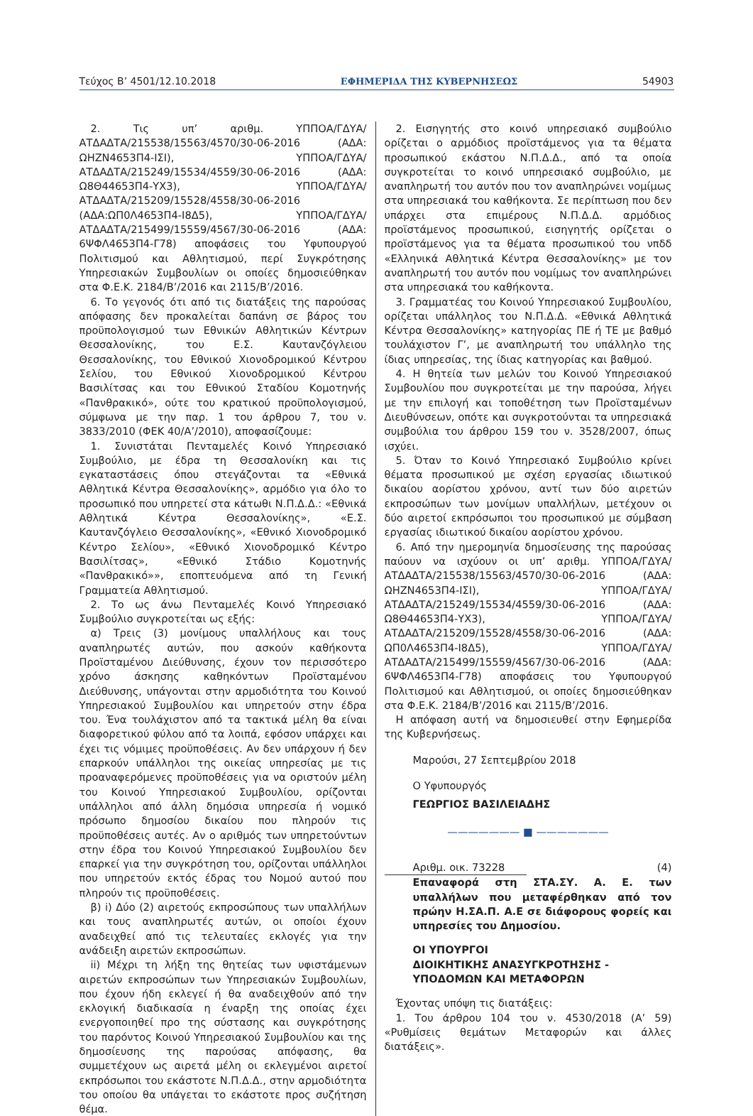Τεύχος Β’ 4501/12.10.2018 ΕΦΗΜΕΡΙΔΑ ΤΗΣ ΚΥΒΕΡΝΗΣΕΩΣ 54903
2. Τις υπ’ αριθμ. ΥΠΠΟΑ/ΓΔΥΑ/ΑΤΔΑΔΤΑ/215538/15563/4570/30-06-2016 (ΑΔΑ: ΩΗΖΝ4653Π4-ΙΣΙ), ΥΠΠΟΑ/ΓΔΥΑ/ΑΤΔΑΔΤΑ/215249/15534/4559/30-06-2016 (ΑΔΑ: Ω8Θ44653Π4-ΥΧ3), ΥΠΠΟΑ/ΓΔΥΑ/ΑΤΔΑΔΤΑ/215209/15528/4558/30-06-2016 (ΑΔΑ:ΩΠ0Λ4653Π4-Ι8Δ5), ΥΠΠΟΑ/ΓΔΥΑ/ΑΤΔΑΔΤΑ/215499/15559/4567/30-06-2016 (ΑΔΑ: 6ΨΦΛ4653Π4-Γ78) αποφάσεις του Υφυπουργού Πολιτισμού και Αθλητισμού, περί Συγκρότησης Υπηρεσιακών Συμβουλίων οι οποίες δημοσιεύθηκαν στα Φ.Ε.Κ. 2184/Β’/2016 και 2115/Β’/2016.
6. Το γεγονός ότι από τις διατάξεις της παρούσας απόφασης δεν προκαλείται δαπάνη σε βάρος του προϋπολογισμού των Εθνικών Αθλητικών Κέντρων Θεσσαλονίκης, του Ε.Σ. Καυτανζόγλειου Θεσσαλονίκης, του Εθνικού Χιονοδρομικού Κέντρου Σελίου, του Εθνικού Χιονοδρομικού Κέντρου Βασιλίτσας και του Εθνικού Σταδίου Κομοτηνής «Πανθρακικό», ούτε του κρατικού προϋπολογισμού, σύμφωνα με την παρ. 1 του άρθρου 7, του ν. 3833/2010 (ΦΕΚ 40/Α’/2010), αποφασίζουμε:
1. Συνιστάται Πενταμελές Κοινό Υπηρεσιακό Συμβούλιο, με έδρα τη Θεσσαλονίκη και τις εγκαταστάσεις όπου στεγάζονται τα «Εθνικά Αθλητικά Κέντρα Θεσσαλονίκης», αρμόδιο για όλο το προσωπικό που υπηρετεί στα κάτωθι Ν.Π.Δ.Δ.: «Εθνικά Αθλητικά Κέντρα Θεσσαλονίκης», «Ε.Σ. Καυτανζόγλειο Θεσσαλονίκης», «Εθνικό Χιονοδρομικό Κέντρο Σελίου», «Εθνικό Χιονοδρομικό Κέντρο Βασιλίτσας», «Εθνικό Στάδιο Κομοτηνής «Πανθρακικό»», εποπτευόμενα από τη Γενική Γραμματεία Αθλητισμού.
2. Το ως άνω Πενταμελές Κοινό Υπηρεσιακό Συμβούλιο συγκροτείται ως εξής:
α) Τρεις (3) μονίμους υπαλλήλους και τους αναπληρωτές αυτών, που ασκούν καθήκοντα Προϊσταμένου Διεύθυνσης, έχουν τον περισσότερο χρόνο άσκησης καθηκόντων Προϊσταμένου Διεύθυνσης, υπάγονται στην αρμοδιότητα του Κοινού Υπηρεσιακού Συμβουλίου και υπηρετούν στην έδρα του. Ένα τουλάχιστον από τα τακτικά μέλη θα είναι διαφορετικού φύλου από τα λοιπά, εφόσον υπάρχει και έχει τις νόμιμες προϋποθέσεις. Αν δεν υπάρχουν ή δεν επαρκούν υπάλληλοι της οικείας υπηρεσίας με τις προαναφερόμενες προϋποθέσεις για να οριστούν μέλη του Κοινού Υπηρεσιακού Συμβουλίου, ορίζονται υπάλληλοι από άλλη δημόσια υπηρεσία ή νομικό πρόσωπο δημοσίου δικαίου που πληρούν τις προϋποθέσεις αυτές. Αν ο αριθμός των υπηρετούντων στην έδρα του Κοινού Υπηρεσιακού Συμβουλίου δεν επαρκεί για την συγκρότηση του, ορίζονται υπάλληλοι που υπηρετούν εκτός έδρας του Νομού αυτού που πληρούν τις προϋποθέσεις.
β) i) Δύο (2) αιρετούς εκπροσώπους των υπαλλήλων και τους αναπληρωτές αυτών, οι οποίοι έχουν αναδειχθεί από τις τελευταίες εκλογές για την ανάδειξη αιρετών εκπροσώπων.
ii) Μέχρι τη λήξη της θητείας των υφιστάμενων αιρετών εκπροσώπων των Υπηρεσιακών Συμβουλίων, που έχουν ήδη εκλεγεί ή θα αναδειχθούν από την εκλογική διαδικασία η έναρξη της οποίας έχει ενεργοποιηθεί προ της σύστασης και συγκρότησης του παρόντος Κοινού Υπηρεσιακού Συμβουλίου και της δημοσίευσης της παρούσας απόφασης, θα συμμετέχουν ως αιρετά μέλη οι εκλεγμένοι αιρετοί εκπρόσωποι του εκάστοτε Ν.Π.Δ.Δ., στην αρμοδιότητα του οποίου θα υπάγεται το εκάστοτε προς συζήτηση θέμα.
2. Εισηγητής στο κοινό υπηρεσιακό συμβούλιο ορίζεται ο αρμόδιος προϊστάμενος για τα θέματα προσωπικού εκάστου Ν.Π.Δ.Δ., από τα οποία συγκροτείται το κοινό υπηρεσιακό συμβούλιο, με αναπληρωτή του αυτόν που τον αναπληρώνει νομίμως στα υπηρεσιακά του καθήκοντα. Σε περίπτωση που δεν υπάρχει στα επιμέρους Ν.Π.Δ.Δ. αρμόδιος προϊστάμενος προσωπικού, εισηγητής ορίζεται ο προϊστάμενος για τα θέματα προσωπικού του νπδδ «Ελληνικά Αθλητικά Κέντρα Θεσσαλονίκης» με τον αναπληρωτή του αυτόν που νομίμως τον αναπληρώνει στα υπηρεσιακά του καθήκοντα.
3. Γραμματέας του Κοινού Υπηρεσιακού Συμβουλίου, ορίζεται υπάλληλος του Ν.Π.Δ.Δ. «Εθνικά Αθλητικά Κέντρα Θεσσαλονίκης» κατηγορίας ΠΕ ή ΤΕ με βαθμό τουλάχιστον Γ’, με αναπληρωτή του υπάλληλο της ίδιας υπηρεσίας, της ίδιας κατηγορίας και βαθμού.
4. Η θητεία των μελών του Κοινού Υπηρεσιακού Συμβουλίου που συγκροτείται με την παρούσα, λήγει με την επιλογή και τοποθέτηση των Προϊσταμένων Διευθύνσεων, οπότε και συγκροτούνται τα υπηρεσιακά συμβούλια του άρθρου 159 του ν. 3528/2007, όπως ισχύει.
5. Όταν το Κοινό Υπηρεσιακό Συμβούλιο κρίνει θέματα προσωπικού με σχέση εργασίας ιδιωτικού δικαίου αορίστου χρόνου, αντί των δύο αιρετών εκπροσώπων των μονίμων υπαλλήλων, μετέχουν οι δύο αιρετοί εκπρόσωποι του προσωπικού με σύμβαση εργασίας ιδιωτικού δικαίου αορίστου χρόνου.
6. Από την ημερομηνία δημοσίευσης της παρούσας παύουν να ισχύουν οι υπ’ αριθμ. ΥΠΠΟΑ/ΓΔΥΑ/ΑΤΔΑΔΤΑ/215538/15563/4570/30-06-2016 (ΑΔΑ: ΩΗΖΝ4653Π4-ΙΣΙ), ΥΠΠΟΑ/ΓΔΥΑ/ΑΤΔΑΔΤΑ/215249/15534/4559/30-06-2016 (ΑΔΑ: Ω8Θ44653Π4-ΥΧ3), ΥΠΠΟΑ/ΓΔΥΑ/ΑΤΔΑΔΤΑ/215209/15528/4558/30-06-2016 (ΑΔΑ: ΩΠ0Λ4653Π4-Ι8Δ5), ΥΠΠΟΑ/ΓΔΥΑ/ΑΤΔΑΔΤΑ/215499/15559/4567/30-06-2016 (ΑΔΑ: 6ΨΦΛ4653Π4-Γ78) αποφάσεις του Υφυπουργού Πολιτισμού και Αθλητισμού, οι οποίες δημοσιεύθηκαν στα Φ.Ε.Κ. 2184/Β’/2016 και 2115/Β’/2016.
Η απόφαση αυτή να δημοσιευθεί στην Εφημερίδα της Κυβερνήσεως.
Μαρούσι, 27 Σεπτεμβρίου 2018
Ο Υφυπουργός
ΓΕΩΡΓΙΟΣ ΒΑΣΙΛΕΙΑΔΗΣ
——————— ■ ———————
Αριθμ. οικ. 73228 (4)
Επαναφορά στη ΣΤΑ.ΣΥ. Α. Ε. των υπαλλήλων που μεταφέρθηκαν από τον πρώην Η.ΣΑ.Π. Α.Ε σε διάφορους φορείς και υπηρεσίες του Δημοσίου.
ΟΙ ΥΠΟΥΡΓΟΙ
ΔΙΟΙΚΗΤΙΚΗΣ ΑΝΑΣΥΓΚΡΟΤΗΣΗΣ -
ΥΠΟΔΟΜΩΝ ΚΑΙ ΜΕΤΑΦΟΡΩΝ
Έχοντας υπόψη τις διατάξεις:
1. Του άρθρου 104 του ν. 4530/2018 (Α’ 59) «Ρυθμίσεις θεμάτων Μεταφορών και άλλες διατάξεις».